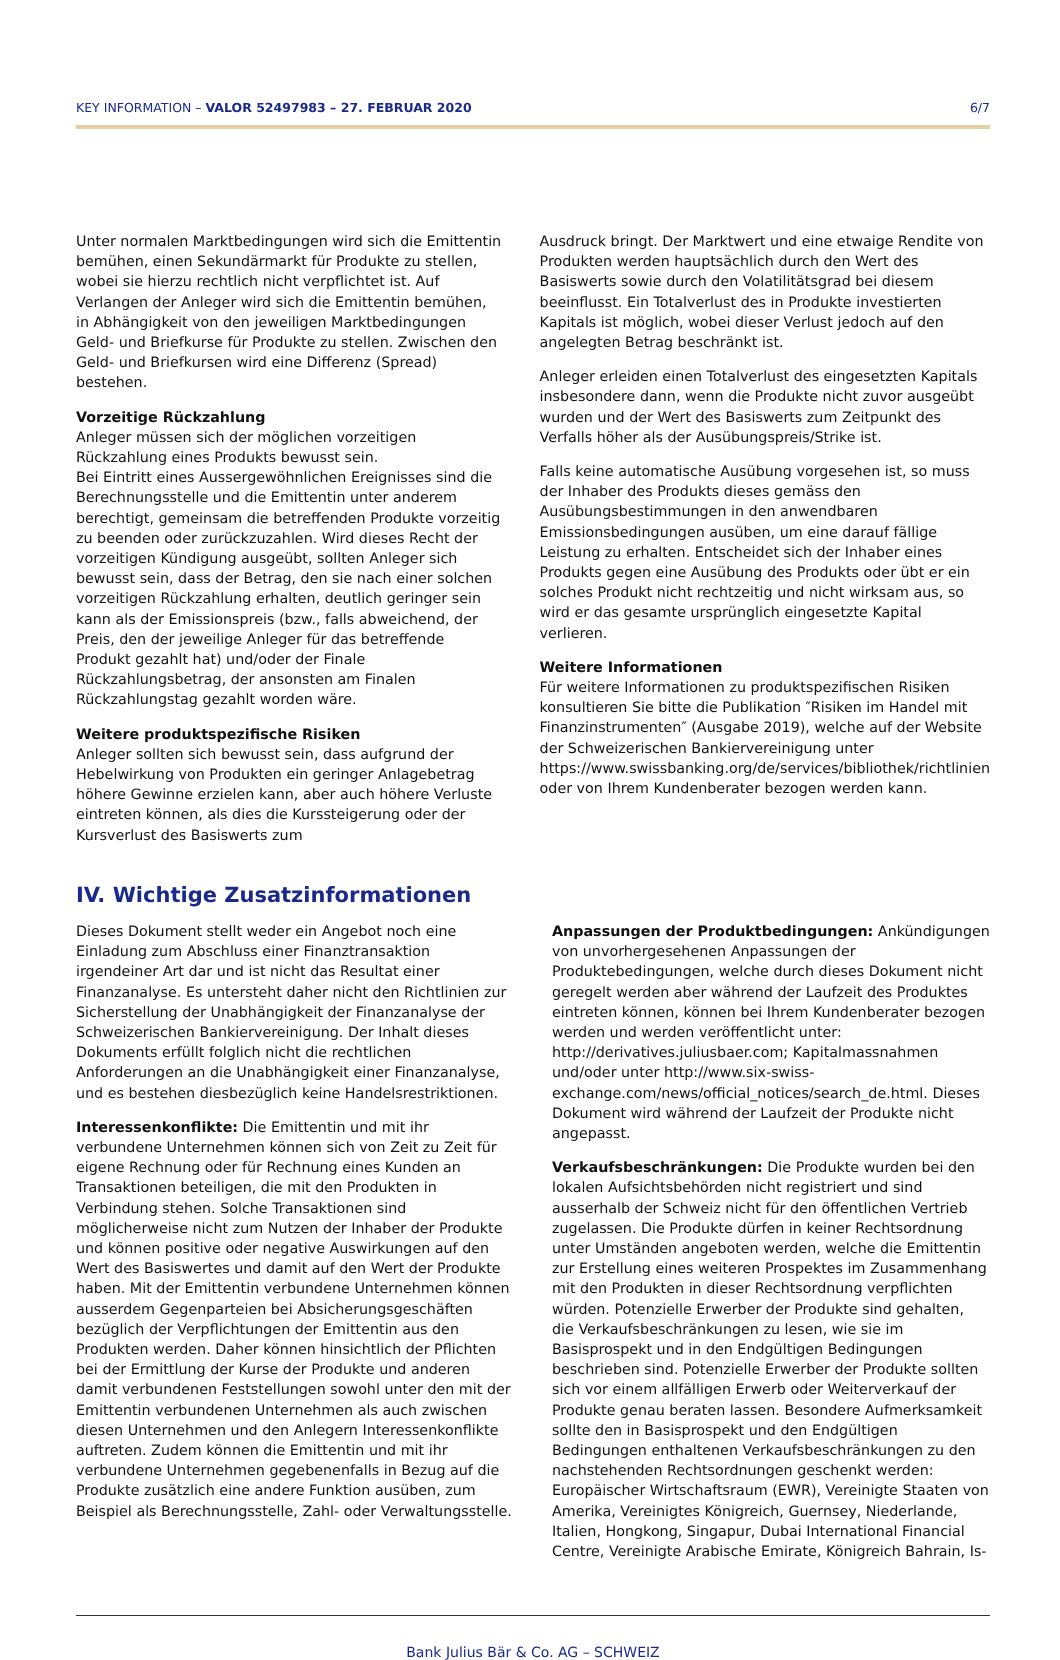KEY INFORMATION – VALOR 52497983 – 27. FEBRUAR 2020 6/7
Unter normalen Marktbedingungen wird sich die Emittentin bemühen, einen Sekundärmarkt für Produkte zu stellen, wobei sie hierzu rechtlich nicht verpflichtet ist. Auf Verlangen der Anleger wird sich die Emittentin bemühen, in Abhängigkeit von den jeweiligen Marktbedingungen Geld- und Briefkurse für Produkte zu stellen. Zwischen den Geld- und Briefkursen wird eine Differenz (Spread) bestehen.
Vorzeitige Rückzahlung
Anleger müssen sich der möglichen vorzeitigen Rückzahlung eines Produkts bewusst sein.
Bei Eintritt eines Aussergewöhnlichen Ereignisses sind die Berechnungsstelle und die Emittentin unter anderem berechtigt, gemeinsam die betreffenden Produkte vorzeitig zu beenden oder zurückzuzahlen. Wird dieses Recht der vorzeitigen Kündigung ausgeübt, sollten Anleger sich bewusst sein, dass der Betrag, den sie nach einer solchen vorzeitigen Rückzahlung erhalten, deutlich geringer sein kann als der Emissionspreis (bzw., falls abweichend, der Preis, den der jeweilige Anleger für das betreffende Produkt gezahlt hat) und/oder der Finale Rückzahlungsbetrag, der ansonsten am Finalen Rückzahlungstag gezahlt worden wäre.
Weitere produktspezifische Risiken
Anleger sollten sich bewusst sein, dass aufgrund der Hebelwirkung von Produkten ein geringer Anlagebetrag höhere Gewinne erzielen kann, aber auch höhere Verluste eintreten können, als dies die Kurssteigerung oder der Kursverlust des Basiswerts zum
Ausdruck bringt. Der Marktwert und eine etwaige Rendite von Produkten werden hauptsächlich durch den Wert des Basiswerts sowie durch den Volatilitätsgrad bei diesem beeinflusst. Ein Totalverlust des in Produkte investierten Kapitals ist möglich, wobei dieser Verlust jedoch auf den angelegten Betrag beschränkt ist.
Anleger erleiden einen Totalverlust des eingesetzten Kapitals insbesondere dann, wenn die Produkte nicht zuvor ausgeübt wurden und der Wert des Basiswerts zum Zeitpunkt des Verfalls höher als der Ausübungspreis/Strike ist.
Falls keine automatische Ausübung vorgesehen ist, so muss der Inhaber des Produkts dieses gemäss den Ausübungsbestimmungen in den anwendbaren Emissionsbedingungen ausüben, um eine darauf fällige Leistung zu erhalten. Entscheidet sich der Inhaber eines Produkts gegen eine Ausübung des Produkts oder übt er ein solches Produkt nicht rechtzeitig und nicht wirksam aus, so wird er das gesamte ursprünglich eingesetzte Kapital verlieren.
Weitere Informationen
Für weitere Informationen zu produktspezifischen Risiken konsultieren Sie bitte die Publikation ″Risiken im Handel mit Finanzinstrumenten″ (Ausgabe 2019), welche auf der Website der Schweizerischen Bankiervereinigung unter https://www.swissbanking.org/de/services/bibliothek/richtlinien oder von Ihrem Kundenberater bezogen werden kann.
IV. Wichtige Zusatzinformationen
Dieses Dokument stellt weder ein Angebot noch eine Einladung zum Abschluss einer Finanztransaktion irgendeiner Art dar und ist nicht das Resultat einer Finanzanalyse. Es untersteht daher nicht den Richtlinien zur Sicherstellung der Unabhängigkeit der Finanzanalyse der Schweizerischen Bankiervereinigung. Der Inhalt dieses Dokuments erfüllt folglich nicht die rechtlichen Anforderungen an die Unabhängigkeit einer Finanzanalyse, und es bestehen diesbezüglich keine Handelsrestriktionen.
Interessenkonflikte: Die Emittentin und mit ihr verbundene Unternehmen können sich von Zeit zu Zeit für eigene Rechnung oder für Rechnung eines Kunden an Transaktionen beteiligen, die mit den Produkten in Verbindung stehen. Solche Transaktionen sind möglicherweise nicht zum Nutzen der Inhaber der Produkte und können positive oder negative Auswirkungen auf den Wert des Basiswertes und damit auf den Wert der Produkte haben. Mit der Emittentin verbundene Unternehmen können ausserdem Gegenparteien bei Absicherungsgeschäften bezüglich der Verpflichtungen der Emittentin aus den Produkten werden. Daher können hinsichtlich der Pflichten bei der Ermittlung der Kurse der Produkte und anderen damit verbundenen Feststellungen sowohl unter den mit der Emittentin verbundenen Unternehmen als auch zwischen diesen Unternehmen und den Anlegern Interessenkonflikte auftreten. Zudem können die Emittentin und mit ihr verbundene Unternehmen gegebenenfalls in Bezug auf die Produkte zusätzlich eine andere Funktion ausüben, zum Beispiel als Berechnungsstelle, Zahl- oder Verwaltungsstelle.
Anpassungen der Produktbedingungen: Ankündigungen von unvorhergesehenen Anpassungen der Produktebedingungen, welche durch dieses Dokument nicht geregelt werden aber während der Laufzeit des Produktes eintreten können, können bei Ihrem Kundenberater bezogen werden und werden veröffentlicht unter: http://derivatives.juliusbaer.com; Kapitalmassnahmen und/oder unter http://www.six-swiss-exchange.com/news/official_notices/search_de.html. Dieses Dokument wird während der Laufzeit der Produkte nicht angepasst.
Verkaufsbeschränkungen: Die Produkte wurden bei den lokalen Aufsichtsbehörden nicht registriert und sind ausserhalb der Schweiz nicht für den öffentlichen Vertrieb zugelassen. Die Produkte dürfen in keiner Rechtsordnung unter Umständen angeboten werden, welche die Emittentin zur Erstellung eines weiteren Prospektes im Zusammenhang mit den Produkten in dieser Rechtsordnung verpflichten würden. Potenzielle Erwerber der Produkte sind gehalten, die Verkaufsbeschränkungen zu lesen, wie sie im Basisprospekt und in den Endgültigen Bedingungen beschrieben sind. Potenzielle Erwerber der Produkte sollten sich vor einem allfälligen Erwerb oder Weiterverkauf der Produkte genau beraten lassen. Besondere Aufmerksamkeit sollte den in Basisprospekt und den Endgültigen Bedingungen enthaltenen Verkaufsbeschränkungen zu den nachstehenden Rechtsordnungen geschenkt werden: Europäischer Wirtschaftsraum (EWR), Vereinigte Staaten von Amerika, Vereinigtes Königreich, Guernsey, Niederlande, Italien, Hongkong, Singapur, Dubai International Financial Centre, Vereinigte Arabische Emirate, Königreich Bahrain, Is-
Bank Julius Bär & Co. AG – SCHWEIZ